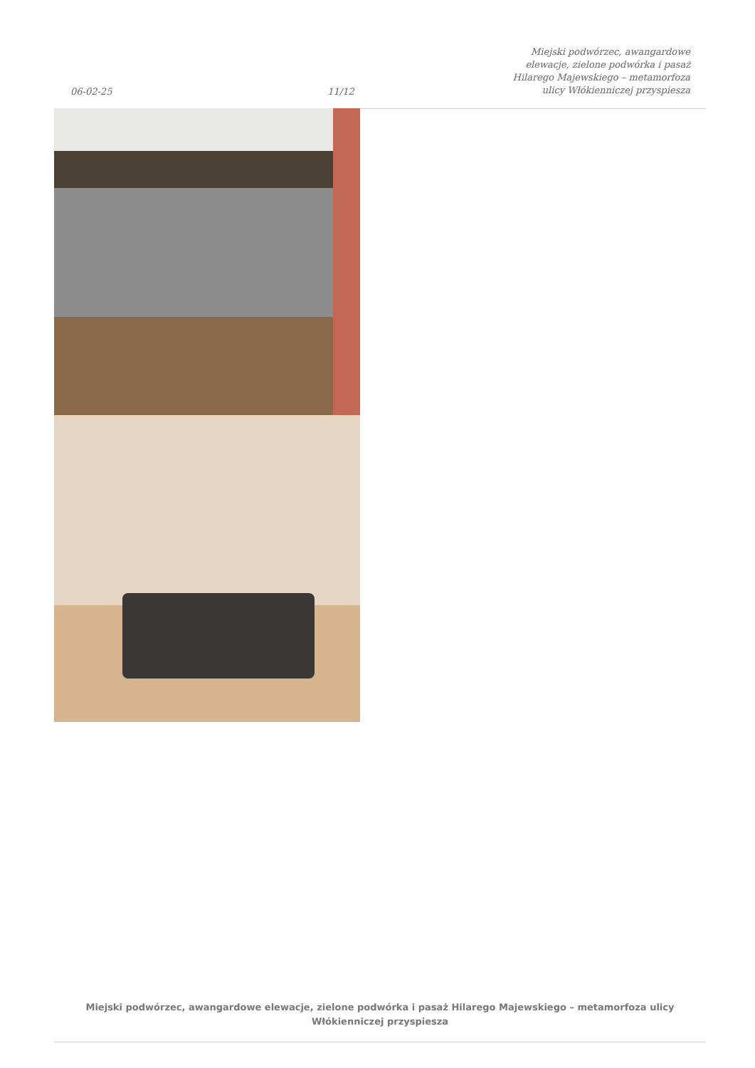06-02-25
11/12
Miejski podwórzec, awangardowe
elewacje, zielone podwórka i pasaż
Hilarego Majewskiego – metamorfoza
ulicy Włókienniczej przyspiesza
Miejski podwórzec, awangardowe elewacje, zielone podwórka i pasaż Hilarego Majewskiego – metamorfoza ulicy
Włókienniczej przyspiesza